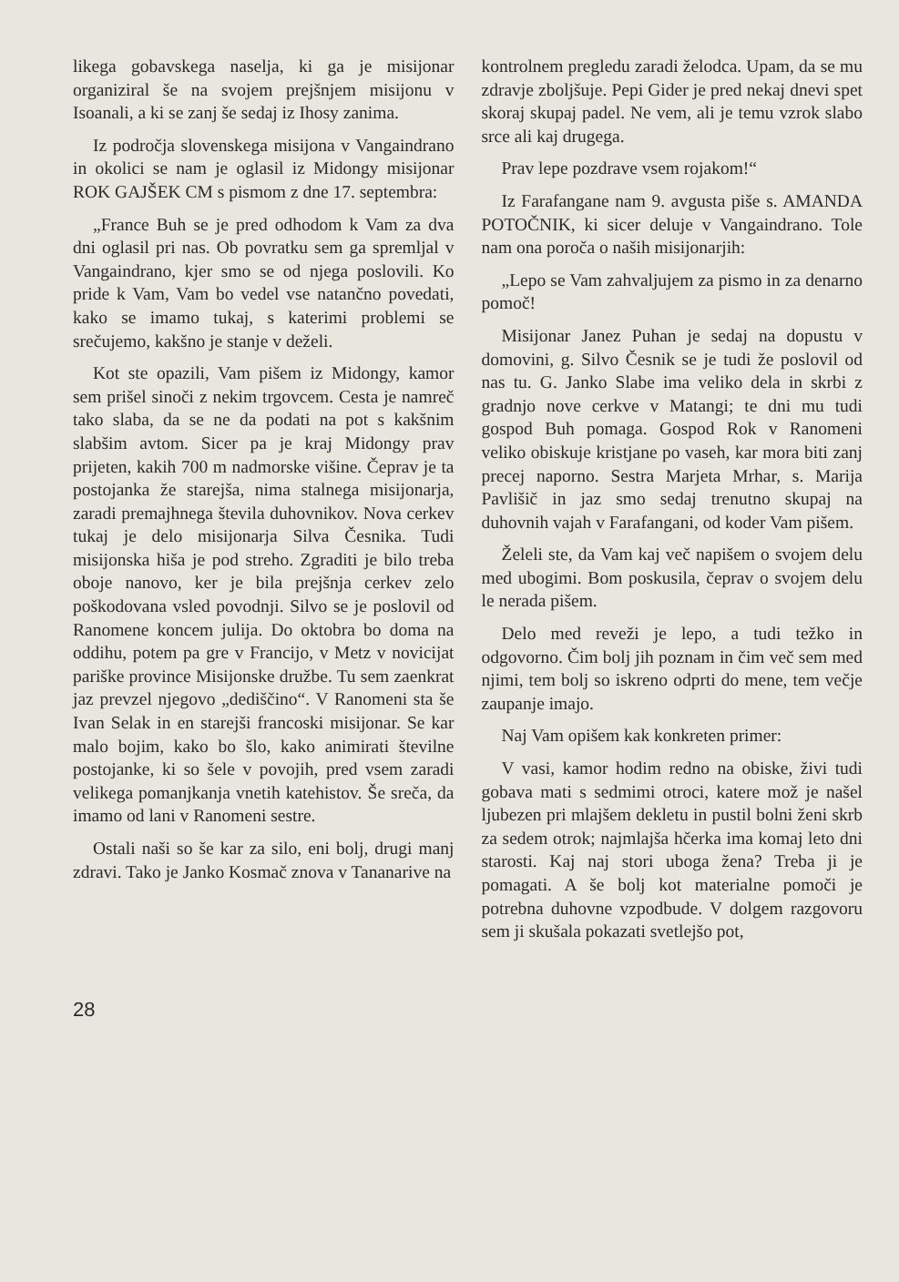likega gobavskega naselja, ki ga je misijonar organiziral še na svojem prejšnjem misijonu v Isoanali, a ki se zanj še sedaj iz Ihosy zanima.
Iz področja slovenskega misijona v Vangaindrano in okolici se nam je oglasil iz Midongy misijonar ROK GAJŠEK CM s pismom z dne 17. septembra:
„France Buh se je pred odhodom k Vam za dva dni oglasil pri nas. Ob povratku sem ga spremljal v Vangaindrano, kjer smo se od njega poslovili. Ko pride k Vam, Vam bo vedel vse natančno povedati, kako se imamo tukaj, s katerimi problemi se srečujemo, kakšno je stanje v deželi.
Kot ste opazili, Vam pišem iz Midongy, kamor sem prišel sinoči z nekim trgovcem. Cesta je namreč tako slaba, da se ne da podati na pot s kakšnim slabšim avtom. Sicer pa je kraj Midongy prav prijeten, kakih 700 m nadmorske višine. Čeprav je ta postojanka že starejša, nima stalnega misijonarja, zaradi premajhnega števila duhovnikov. Nova cerkev tukaj je delo misijonarja Silva Česnika. Tudi misijonska hiša je pod streho. Zgraditi je bilo treba oboje nanovo, ker je bila prejšnja cerkev zelo poškodovana vsled povodnji. Silvo se je poslovil od Ranomene koncem julija. Do oktobra bo doma na oddihu, potem pa gre v Francijo, v Metz v novicijat pariške province Misijonske družbe. Tu sem zaenkrat jaz prevzel njegovo „dediščino“. V Ranomeni sta še Ivan Selak in en starejši francoski misijonar. Se kar malo bojim, kako bo šlo, kako animirati številne postojanke, ki so šele v povojih, pred vsem zaradi velikega pomanjkanja vnetih katehistov. Še sreča, da imamo od lani v Ranomeni sestre.
Ostali naši so še kar za silo, eni bolj, drugi manj zdravi. Tako je Janko Kosmač znova v Tananarive na
kontrolnem pregledu zaradi želodca. Upam, da se mu zdravje zboljšuje. Pepi Gider je pred nekaj dnevi spet skoraj skupaj padel. Ne vem, ali je temu vzrok slabo srce ali kaj drugega.
Prav lepe pozdrave vsem rojakom!“
Iz Farafangane nam 9. avgusta piše s. AMANDA POTOČNIK, ki sicer deluje v Vangaindrano. Tole nam ona poroča o naših misijonarjih:
„Lepo se Vam zahvaljujem za pismo in za denarno pomoč!
Misijonar Janez Puhan je sedaj na dopustu v domovini, g. Silvo Česnik se je tudi že poslovil od nas tu. G. Janko Slabe ima veliko dela in skrbi z gradnjo nove cerkve v Matangi; te dni mu tudi gospod Buh pomaga. Gospod Rok v Ranomeni veliko obiskuje kristjane po vaseh, kar mora biti zanj precej naporno. Sestra Marjeta Mrhar, s. Marija Pavlišič in jaz smo sedaj trenutno skupaj na duhovnih vajah v Farafangani, od koder Vam pišem.
Želeli ste, da Vam kaj več napišem o svojem delu med ubogimi. Bom poskusila, čeprav o svojem delu le nerada pišem.
Delo med reveži je lepo, a tudi težko in odgovorno. Čim bolj jih poznam in čim več sem med njimi, tem bolj so iskreno odprti do mene, tem večje zaupanje imajo.
Naj Vam opišem kak konkreten primer:
V vasi, kamor hodim redno na obiske, živi tudi gobava mati s sedmimi otroci, katere mož je našel ljubezen pri mlajšem dekletu in pustil bolni ženi skrb za sedem otrok; najmlajša hčerka ima komaj leto dni starosti. Kaj naj stori uboga žena? Treba ji je pomagati. A še bolj kot materialne pomoči je potrebna duhovne vzpodbude. V dolgem razgovoru sem ji skušala pokazati svetlejšo pot,
28